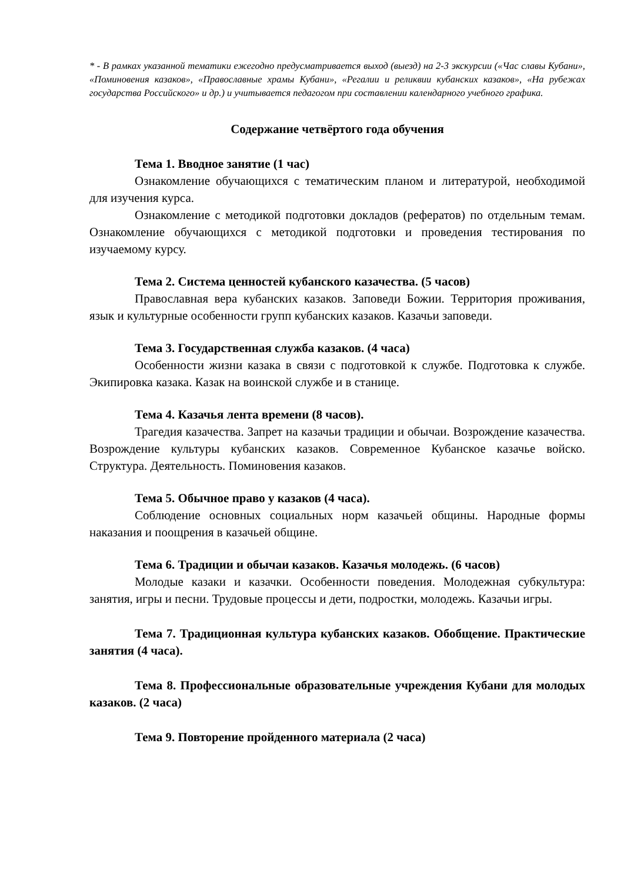* - В рамках указанной тематики ежегодно предусматривается выход (выезд) на 2-3 экскурсии («Час славы Кубани», «Поминовения казаков», «Православные храмы Кубани», «Регалии и реликвии кубанских казаков», «На рубежах государства Российского» и др.) и учитывается педагогом при составлении календарного учебного графика.
Содержание четвёртого года обучения
Тема 1. Вводное занятие (1 час)
Ознакомление обучающихся с тематическим планом и литературой, необходимой для изучения курса.
Ознакомление с методикой подготовки докладов (рефератов) по отдельным темам. Ознакомление обучающихся с методикой подготовки и проведения тестирования по изучаемому курсу.
Тема 2. Система ценностей кубанского казачества. (5 часов)
Православная вера кубанских казаков. Заповеди Божии. Территория проживания, язык и культурные особенности групп кубанских казаков. Казачьи заповеди.
Тема 3. Государственная служба казаков. (4 часа)
Особенности жизни казака в связи с подготовкой к службе. Подготовка к службе. Экипировка казака. Казак на воинской службе и в станице.
Тема 4. Казачья лента времени (8 часов).
Трагедия казачества. Запрет на казачьи традиции и обычаи. Возрождение казачества. Возрождение культуры кубанских казаков. Современное Кубанское казачье войско. Структура. Деятельность. Поминовения казаков.
Тема 5. Обычное право у казаков (4 часа).
Соблюдение основных социальных норм казачьей общины. Народные формы наказания и поощрения в казачьей общине.
Тема 6. Традиции и обычаи казаков. Казачья молодежь. (6 часов)
Молодые казаки и казачки. Особенности поведения. Молодежная субкультура: занятия, игры и песни. Трудовые процессы и дети, подростки, молодежь. Казачьи игры.
Тема 7. Традиционная культура кубанских казаков. Обобщение. Практические занятия (4 часа).
Тема 8. Профессиональные образовательные учреждения Кубани для молодых казаков. (2 часа)
Тема 9. Повторение пройденного материала (2 часа)